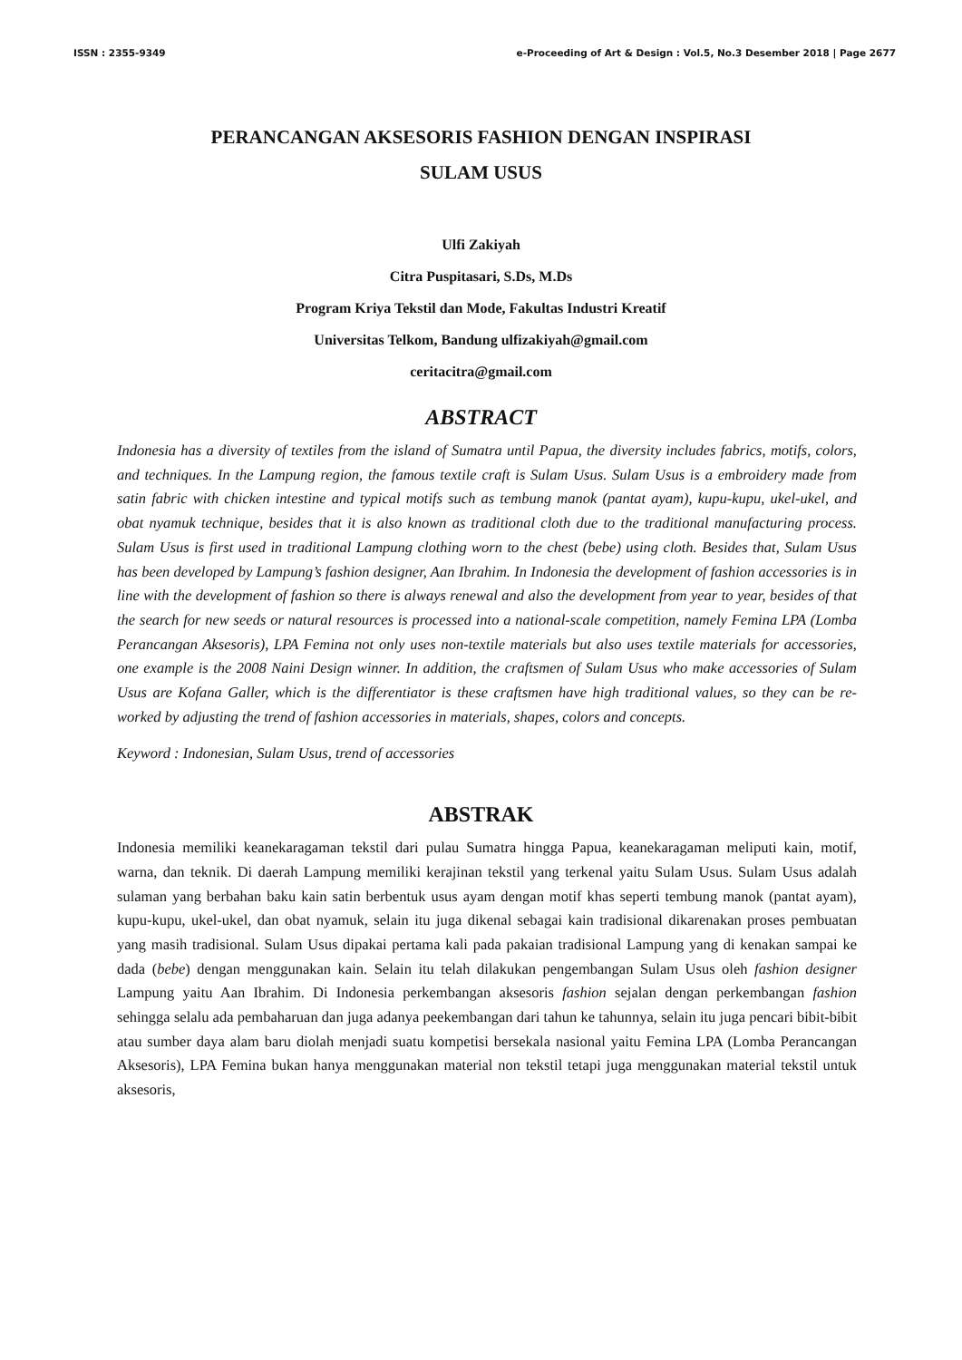ISSN : 2355-9349 e-Proceeding of Art & Design : Vol.5, No.3 Desember 2018 | Page 2677
PERANCANGAN AKSESORIS FASHION DENGAN INSPIRASI
SULAM USUS
Ulfi Zakiyah
Citra Puspitasari, S.Ds, M.Ds
Program Kriya Tekstil dan Mode, Fakultas Industri Kreatif
Universitas Telkom, Bandung ulfizakiyah@gmail.com
ceritacitra@gmail.com
ABSTRACT
Indonesia has a diversity of textiles from the island of Sumatra until Papua, the diversity includes fabrics, motifs, colors, and techniques. In the Lampung region, the famous textile craft is Sulam Usus. Sulam Usus is a embroidery made from satin fabric with chicken intestine and typical motifs such as tembung manok (pantat ayam), kupu-kupu, ukel-ukel, and obat nyamuk technique, besides that it is also known as traditional cloth due to the traditional manufacturing process. Sulam Usus is first used in traditional Lampung clothing worn to the chest (bebe) using cloth. Besides that, Sulam Usus has been developed by Lampung’s fashion designer, Aan Ibrahim. In Indonesia the development of fashion accessories is in line with the development of fashion so there is always renewal and also the development from year to year, besides of that the search for new seeds or natural resources is processed into a national-scale competition, namely Femina LPA (Lomba Perancangan Aksesoris), LPA Femina not only uses non-textile materials but also uses textile materials for accessories, one example is the 2008 Naini Design winner. In addition, the craftsmen of Sulam Usus who make accessories of Sulam Usus are Kofana Galler, which is the differentiator is these craftsmen have high traditional values, so they can be re-worked by adjusting the trend of fashion accessories in materials, shapes, colors and concepts.
Keyword : Indonesian, Sulam Usus, trend of accessories
ABSTRAK
Indonesia memiliki keanekaragaman tekstil dari pulau Sumatra hingga Papua, keanekaragaman meliputi kain, motif, warna, dan teknik. Di daerah Lampung memiliki kerajinan tekstil yang terkenal yaitu Sulam Usus. Sulam Usus adalah sulaman yang berbahan baku kain satin berbentuk usus ayam dengan motif khas seperti tembung manok (pantat ayam), kupu-kupu, ukel-ukel, dan obat nyamuk, selain itu juga dikenal sebagai kain tradisional dikarenakan proses pembuatan yang masih tradisional. Sulam Usus dipakai pertama kali pada pakaian tradisional Lampung yang di kenakan sampai ke dada (bebe) dengan menggunakan kain. Selain itu telah dilakukan pengembangan Sulam Usus oleh fashion designer Lampung yaitu Aan Ibrahim. Di Indonesia perkembangan aksesoris fashion sejalan dengan perkembangan fashion sehingga selalu ada pembaharuan dan juga adanya peekembangan dari tahun ke tahunnya, selain itu juga pencari bibit-bibit atau sumber daya alam baru diolah menjadi suatu kompetisi bersekala nasional yaitu Femina LPA (Lomba Perancangan Aksesoris), LPA Femina bukan hanya menggunakan material non tekstil tetapi juga menggunakan material tekstil untuk aksesoris,